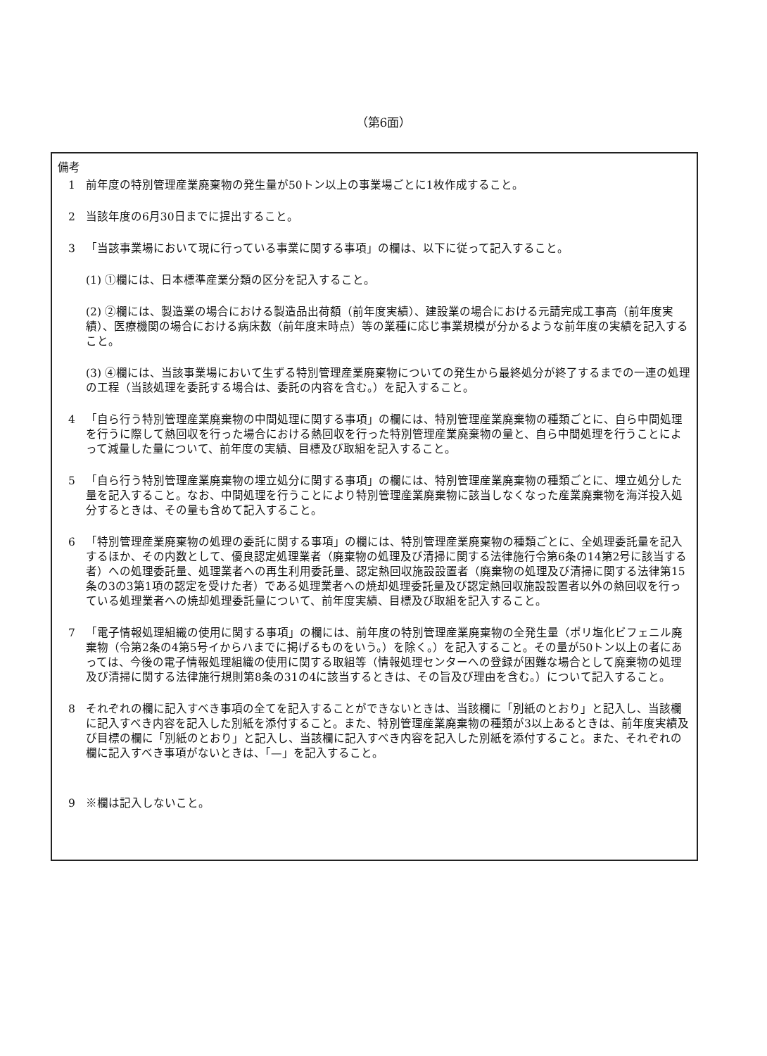（第6面）
備考
1 前年度の特別管理産業廃棄物の発生量が50トン以上の事業場ごとに1枚作成すること。
2 当該年度の6月30日までに提出すること。
3 「当該事業場において現に行っている事業に関する事項」の欄は、以下に従って記入すること。
(1) ①欄には、日本標準産業分類の区分を記入すること。
(2) ②欄には、製造業の場合における製造品出荷額（前年度実績）、建設業の場合における元請完成工事高（前年度実績）、医療機関の場合における病床数（前年度末時点）等の業種に応じ事業規模が分かるような前年度の実績を記入すること。
(3) ④欄には、当該事業場において生ずる特別管理産業廃棄物についての発生から最終処分が終了するまでの一連の処理の工程（当該処理を委託する場合は、委託の内容を含む。）を記入すること。
4 「自ら行う特別管理産業廃棄物の中間処理に関する事項」の欄には、特別管理産業廃棄物の種類ごとに、自ら中間処理を行うに際して熱回収を行った場合における熱回収を行った特別管理産業廃棄物の量と、自ら中間処理を行うことによって減量した量について、前年度の実績、目標及び取組を記入すること。
5 「自ら行う特別管理産業廃棄物の埋立処分に関する事項」の欄には、特別管理産業廃棄物の種類ごとに、埋立処分した量を記入すること。なお、中間処理を行うことにより特別管理産業廃棄物に該当しなくなった産業廃棄物を海洋投入処分するときは、その量も含めて記入すること。
6 「特別管理産業廃棄物の処理の委託に関する事項」の欄には、特別管理産業廃棄物の種類ごとに、全処理委託量を記入するほか、その内数として、優良認定処理業者（廃棄物の処理及び清掃に関する法律施行令第6条の14第2号に該当する者）への処理委託量、処理業者への再生利用委託量、認定熱回収施設設置者（廃棄物の処理及び清掃に関する法律第15条の3の3第1項の認定を受けた者）である処理業者への焼却処理委託量及び認定熱回収施設設置者以外の熱回収を行っている処理業者への焼却処理委託量について、前年度実績、目標及び取組を記入すること。
7 「電子情報処理組織の使用に関する事項」の欄には、前年度の特別管理産業廃棄物の全発生量（ポリ塩化ビフェニル廃棄物（令第2条の4第5号イからハまでに掲げるものをいう。）を除く。）を記入すること。その量が50トン以上の者にあっては、今後の電子情報処理組織の使用に関する取組等（情報処理センターへの登録が困難な場合として廃棄物の処理及び清掃に関する法律施行規則第8条の31の4に該当するときは、その旨及び理由を含む。）について記入すること。
8 それぞれの欄に記入すべき事項の全てを記入することができないときは、当該欄に「別紙のとおり」と記入し、当該欄に記入すべき内容を記入した別紙を添付すること。また、特別管理産業廃棄物の種類が3以上あるときは、前年度実績及び目標の欄に「別紙のとおり」と記入し、当該欄に記入すべき内容を記入した別紙を添付すること。また、それぞれの欄に記入すべき事項がないときは、「—」を記入すること。
9 ※欄は記入しないこと。